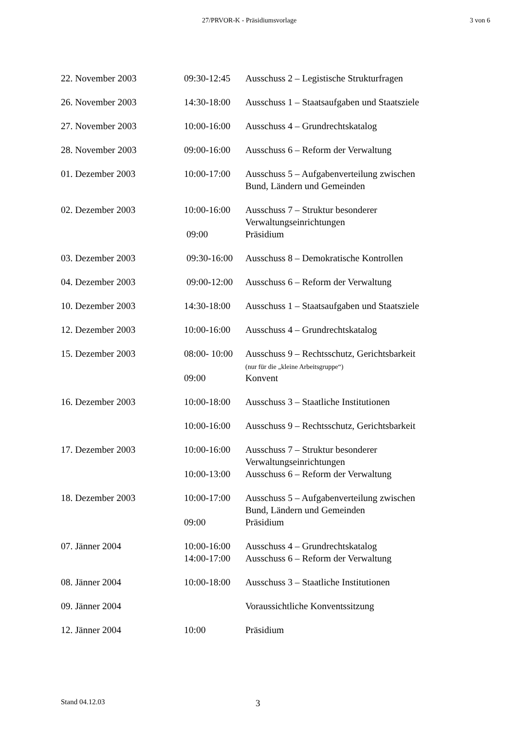27/PRVOR-K - Präsidiumsvorlage 3 von 6
| 22. November 2003 | 09:30-12:45 | Ausschuss 2 – Legistische Strukturfragen |
| 26. November 2003 | 14:30-18:00 | Ausschuss 1 – Staatsaufgaben und Staatsziele |
| 27. November 2003 | 10:00-16:00 | Ausschuss 4 – Grundrechtskatalog |
| 28. November 2003 | 09:00-16:00 | Ausschuss 6 – Reform der Verwaltung |
| 01. Dezember 2003 | 10:00-17:00 | Ausschuss 5 – Aufgabenverteilung zwischen Bund, Ländern und Gemeinden |
| 02. Dezember 2003 | 10:00-16:00 | Ausschuss 7 – Struktur besonderer Verwaltungseinrichtungen |
| | 09:00 | Präsidium |
| 03. Dezember 2003 | 09:30-16:00 | Ausschuss 8 – Demokratische Kontrollen |
| 04. Dezember 2003 | 09:00-12:00 | Ausschuss 6 – Reform der Verwaltung |
| 10. Dezember 2003 | 14:30-18:00 | Ausschuss 1 – Staatsaufgaben und Staatsziele |
| 12. Dezember 2003 | 10:00-16:00 | Ausschuss 4 – Grundrechtskatalog |
| 15. Dezember 2003 | 08:00- 10:00 | Ausschuss 9 – Rechtsschutz, Gerichtsbarkeit (nur für die „kleine Arbeitsgruppe“) |
| | 09:00 | Konvent |
| 16. Dezember 2003 | 10:00-18:00 | Ausschuss 3 – Staatliche Institutionen |
| | 10:00-16:00 | Ausschuss 9 – Rechtsschutz, Gerichtsbarkeit |
| 17. Dezember 2003 | 10:00-16:00 | Ausschuss 7 – Struktur besonderer Verwaltungseinrichtungen |
| | 10:00-13:00 | Ausschuss 6 – Reform der Verwaltung |
| 18. Dezember 2003 | 10:00-17:00 | Ausschuss 5 – Aufgabenverteilung zwischen Bund, Ländern und Gemeinden |
| | 09:00 | Präsidium |
| 07. Jänner 2004 | 10:00-16:00 | Ausschuss 4 – Grundrechtskatalog |
| | 14:00-17:00 | Ausschuss 6 – Reform der Verwaltung |
| 08. Jänner 2004 | 10:00-18:00 | Ausschuss 3 – Staatliche Institutionen |
| 09. Jänner 2004 | | Voraussichtliche Konventssitzung |
| 12. Jänner 2004 | 10:00 | Präsidium |
Stand 04.12.03 3